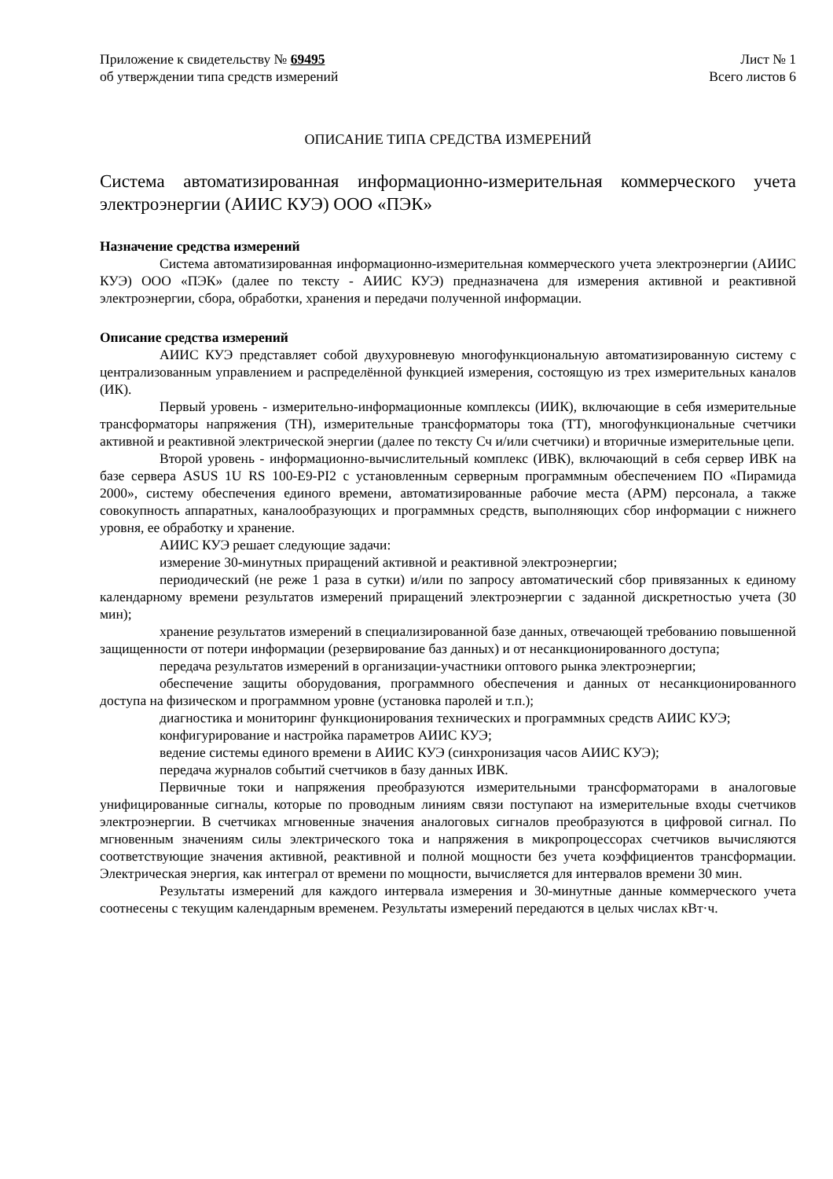Приложение к свидетельству № 69495
об утверждении типа средств измерений
Лист № 1
Всего листов 6
ОПИСАНИЕ ТИПА СРЕДСТВА ИЗМЕРЕНИЙ
Система автоматизированная информационно-измерительная коммерческого учета электроэнергии (АИИС КУЭ) ООО «ПЭК»
Назначение средства измерений
Система автоматизированная информационно-измерительная коммерческого учета электроэнергии (АИИС КУЭ) ООО «ПЭК» (далее по тексту - АИИС КУЭ) предназначена для измерения активной и реактивной электроэнергии, сбора, обработки, хранения и передачи полученной информации.
Описание средства измерений
АИИС КУЭ представляет собой двухуровневую многофункциональную автоматизированную систему с централизованным управлением и распределённой функцией измерения, состоящую из трех измерительных каналов (ИК).
Первый уровень - измерительно-информационные комплексы (ИИК), включающие в себя измерительные трансформаторы напряжения (ТН), измерительные трансформаторы тока (ТТ), многофункциональные счетчики активной и реактивной электрической энергии (далее по тексту Сч и/или счетчики) и вторичные измерительные цепи.
Второй уровень - информационно-вычислительный комплекс (ИВК), включающий в себя сервер ИВК на базе сервера ASUS 1U RS 100-E9-PI2 с установленным серверным программным обеспечением ПО «Пирамида 2000», систему обеспечения единого времени, автоматизированные рабочие места (АРМ) персонала, а также совокупность аппаратных, каналообразующих и программных средств, выполняющих сбор информации с нижнего уровня, ее обработку и хранение.
АИИС КУЭ решает следующие задачи:
измерение 30-минутных приращений активной и реактивной электроэнергии;
периодический (не реже 1 раза в сутки) и/или по запросу автоматический сбор привязанных к единому календарному времени результатов измерений приращений электроэнергии с заданной дискретностью учета (30 мин);
хранение результатов измерений в специализированной базе данных, отвечающей требованию повышенной защищенности от потери информации (резервирование баз данных) и от несанкционированного доступа;
передача результатов измерений в организации-участники оптового рынка электроэнергии;
обеспечение защиты оборудования, программного обеспечения и данных от несанкционированного доступа на физическом и программном уровне (установка паролей и т.п.);
диагностика и мониторинг функционирования технических и программных средств АИИС КУЭ;
конфигурирование и настройка параметров АИИС КУЭ;
ведение системы единого времени в АИИС КУЭ (синхронизация часов АИИС КУЭ);
передача журналов событий счетчиков в базу данных ИВК.
Первичные токи и напряжения преобразуются измерительными трансформаторами в аналоговые унифицированные сигналы, которые по проводным линиям связи поступают на измерительные входы счетчиков электроэнергии. В счетчиках мгновенные значения аналоговых сигналов преобразуются в цифровой сигнал. По мгновенным значениям силы электрического тока и напряжения в микропроцессорах счетчиков вычисляются соответствующие значения активной, реактивной и полной мощности без учета коэффициентов трансформации. Электрическая энергия, как интеграл от времени по мощности, вычисляется для интервалов времени 30 мин.
Результаты измерений для каждого интервала измерения и 30-минутные данные коммерческого учета соотнесены с текущим календарным временем. Результаты измерений передаются в целых числах кВт·ч.